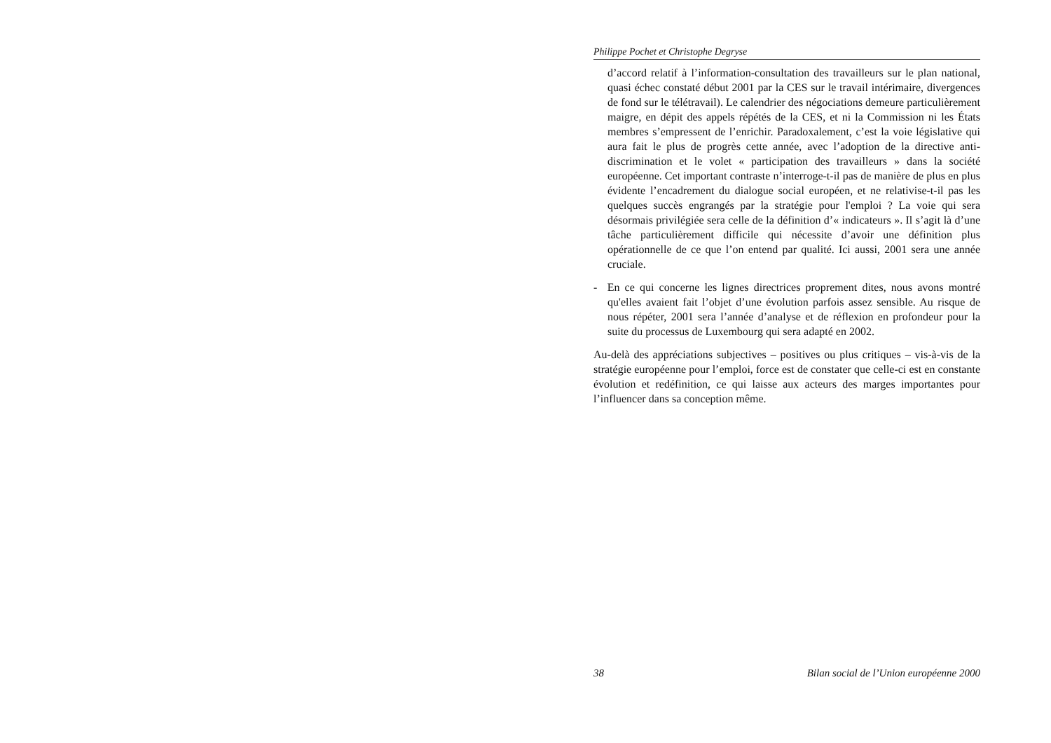Philippe Pochet et Christophe Degryse
d’accord relatif à l’information-consultation des travailleurs sur le plan national, quasi échec constaté début 2001 par la CES sur le travail intérimaire, divergences de fond sur le télétravail). Le calendrier des négociations demeure particulièrement maigre, en dépit des appels répétés de la CES, et ni la Commission ni les États membres s’empressent de l’enrichir. Paradoxalement, c’est la voie législative qui aura fait le plus de progrès cette année, avec l’adoption de la directive anti-discrimination et le volet « participation des travailleurs » dans la société européenne. Cet important contraste n’interroge-t-il pas de manière de plus en plus évidente l’encadrement du dialogue social européen, et ne relativise-t-il pas les quelques succès engrangés par la stratégie pour l'emploi ? La voie qui sera désormais privilégiée sera celle de la définition d’« indicateurs ». Il s’agit là d’une tâche particulièrement difficile qui nécessite d’avoir une définition plus opérationnelle de ce que l’on entend par qualité. Ici aussi, 2001 sera une année cruciale.
- En ce qui concerne les lignes directrices proprement dites, nous avons montré qu'elles avaient fait l’objet d’une évolution parfois assez sensible. Au risque de nous répéter, 2001 sera l’année d’analyse et de réflexion en profondeur pour la suite du processus de Luxembourg qui sera adapté en 2002.
Au-delà des appréciations subjectives – positives ou plus critiques – vis-à-vis de la stratégie européenne pour l’emploi, force est de constater que celle-ci est en constante évolution et redéfinition, ce qui laisse aux acteurs des marges importantes pour l’influencer dans sa conception même.
38 Bilan social de l’Union européenne 2000